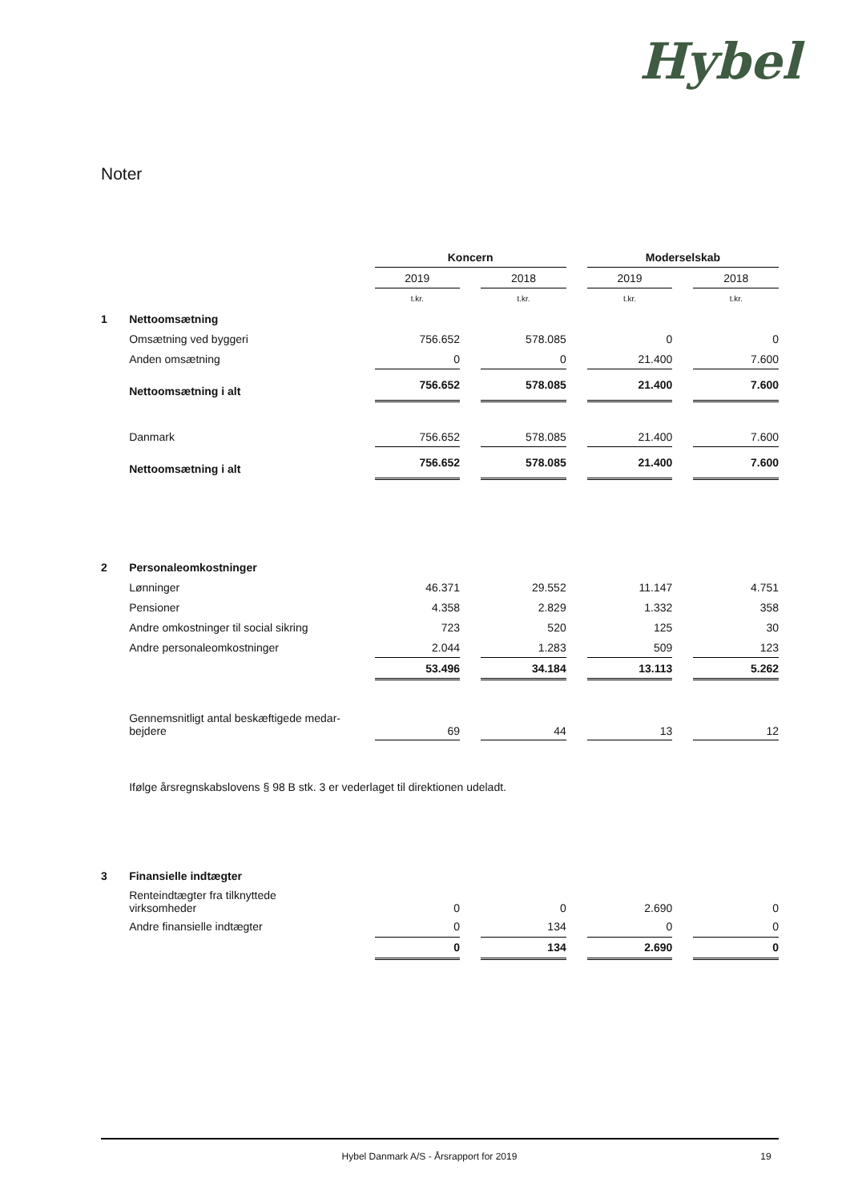Hybel
Noter
| | | Koncern | | | | Moderselskab | | |
| | | 2019 | | 2018 | | 2019 | | 2018 |
| | | t.kr. | | t.kr. | | t.kr. | | t.kr. |
| 1 | Nettoomsætning | | | | | | | |
| | Omsætning ved byggeri | 756.652 | | 578.085 | | 0 | | 0 |
| | Anden omsætning | 0 | | 0 | | 21.400 | | 7.600 |
| | Nettoomsætning i alt | 756.652 | | 578.085 | | 21.400 | | 7.600 |
| | Danmark | 756.652 | | 578.085 | | 21.400 | | 7.600 |
| | Nettoomsætning i alt | 756.652 | | 578.085 | | 21.400 | | 7.600 |
| 2 | Personaleomkostninger | | | | | | | |
| | Lønninger | 46.371 | | 29.552 | | 11.147 | | 4.751 |
| | Pensioner | 4.358 | | 2.829 | | 1.332 | | 358 |
| | Andre omkostninger til social sikring | 723 | | 520 | | 125 | | 30 |
| | Andre personaleomkostninger | 2.044 | | 1.283 | | 509 | | 123 |
| | | 53.496 | | 34.184 | | 13.113 | | 5.262 |
| | Gennemsnitligt antal beskæftigede medar- bejdere | 69 | | 44 | | 13 | | 12 |
| | Ifølge årsregnskabslovens § 98 B stk. 3 er vederlaget til direktionen udeladt. | | | | | | | |
| 3 | Finansielle indtægter | | | | | | | |
| | Renteindtægter fra tilknyttede virksomheder | 0 | | 0 | | 2.690 | | 0 |
| | Andre finansielle indtægter | 0 | | 134 | | 0 | | 0 |
| | | 0 | | 134 | | 2.690 | | 0 |
Hybel Danmark A/S - Årsrapport for 2019 19